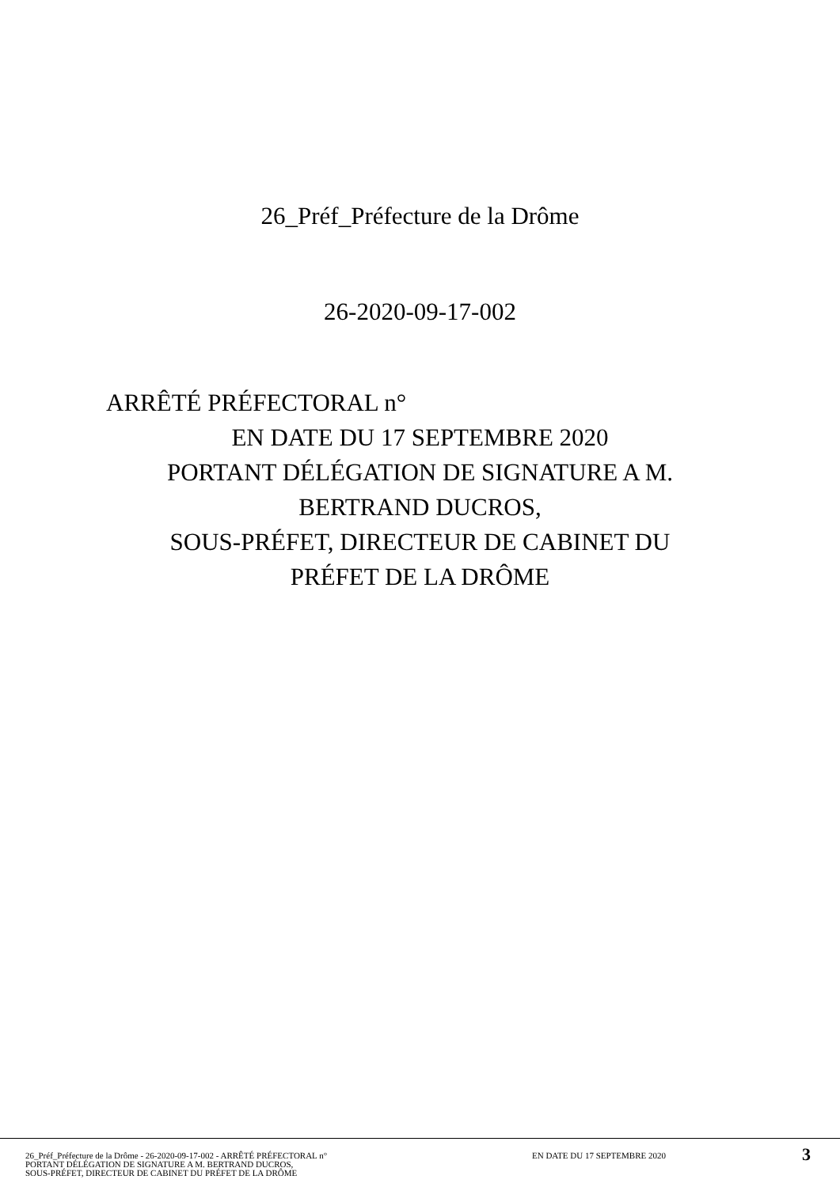26_Préf_Préfecture de la Drôme
26-2020-09-17-002
ARRÊTÉ PRÉFECTORAL n°
EN DATE DU 17 SEPTEMBRE 2020
PORTANT DÉLÉGATION DE SIGNATURE A M.
BERTRAND DUCROS,
SOUS-PRÉFET, DIRECTEUR DE CABINET DU
PRÉFET DE LA DRÔME
26_Préf_Préfecture de la Drôme - 26-2020-09-17-002 - ARRÊTÉ PRÉFECTORAL n°
PORTANT DÉLÉGATION DE SIGNATURE A M. BERTRAND DUCROS,
SOUS-PRÉFET, DIRECTEUR DE CABINET DU PRÉFET DE LA DRÔME
EN DATE DU 17 SEPTEMBRE 2020
3